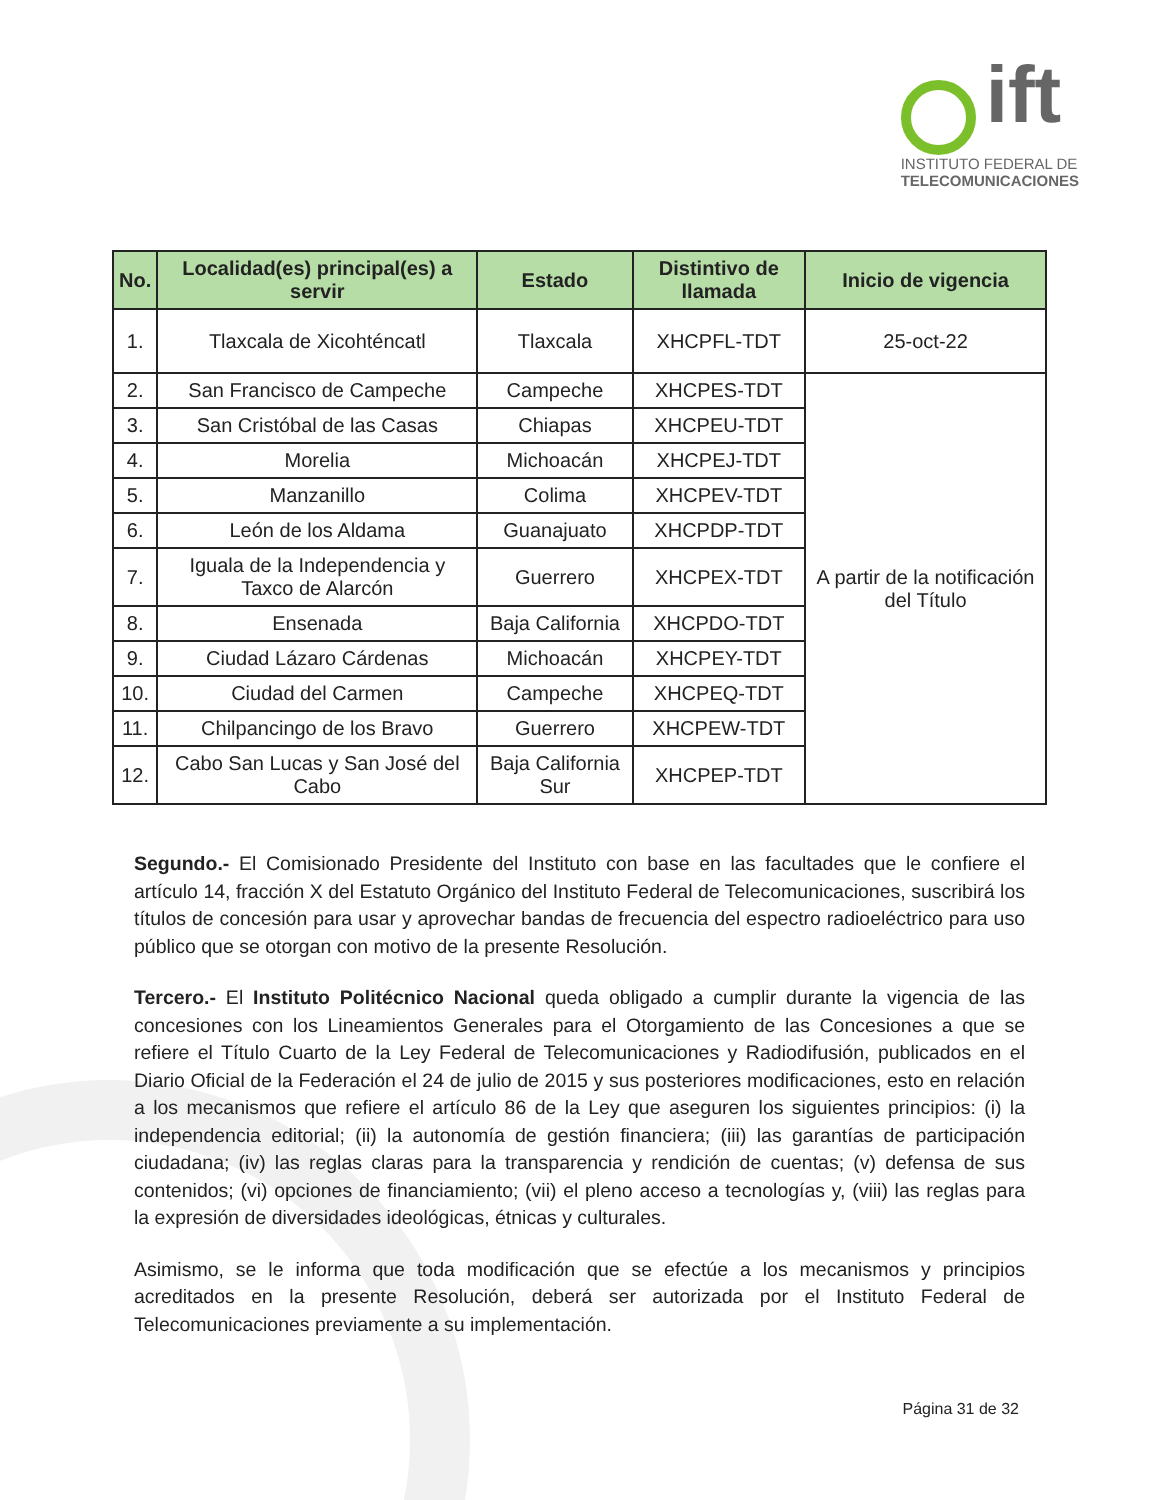ift
INSTITUTO FEDERAL DE
TELECOMUNICACIONES
| No. | Localidad(es) principal(es) a servir | Estado | Distintivo de llamada | Inicio de vigencia |
| --- | --- | --- | --- | --- |
| 1. | Tlaxcala de Xicohténcatl | Tlaxcala | XHCPFL-TDT | 25-oct-22 |
| 2. | San Francisco de Campeche | Campeche | XHCPES-TDT | A partir de la notificación del Título |
| 3. | San Cristóbal de las Casas | Chiapas | XHCPEU-TDT | |
| 4. | Morelia | Michoacán | XHCPEJ-TDT | |
| 5. | Manzanillo | Colima | XHCPEV-TDT | |
| 6. | León de los Aldama | Guanajuato | XHCPDP-TDT | |
| 7. | Iguala de la Independencia y Taxco de Alarcón | Guerrero | XHCPEX-TDT | |
| 8. | Ensenada | Baja California | XHCPDO-TDT | |
| 9. | Ciudad Lázaro Cárdenas | Michoacán | XHCPEY-TDT | |
| 10. | Ciudad del Carmen | Campeche | XHCPEQ-TDT | |
| 11. | Chilpancingo de los Bravo | Guerrero | XHCPEW-TDT | |
| 12. | Cabo San Lucas y San José del Cabo | Baja California Sur | XHCPEP-TDT | |
Segundo.- El Comisionado Presidente del Instituto con base en las facultades que le confiere el artículo 14, fracción X del Estatuto Orgánico del Instituto Federal de Telecomunicaciones, suscribirá los títulos de concesión para usar y aprovechar bandas de frecuencia del espectro radioeléctrico para uso público que se otorgan con motivo de la presente Resolución.
Tercero.- El Instituto Politécnico Nacional queda obligado a cumplir durante la vigencia de las concesiones con los Lineamientos Generales para el Otorgamiento de las Concesiones a que se refiere el Título Cuarto de la Ley Federal de Telecomunicaciones y Radiodifusión, publicados en el Diario Oficial de la Federación el 24 de julio de 2015 y sus posteriores modificaciones, esto en relación a los mecanismos que refiere el artículo 86 de la Ley que aseguren los siguientes principios: (i) la independencia editorial; (ii) la autonomía de gestión financiera; (iii) las garantías de participación ciudadana; (iv) las reglas claras para la transparencia y rendición de cuentas; (v) defensa de sus contenidos; (vi) opciones de financiamiento; (vii) el pleno acceso a tecnologías y, (viii) las reglas para la expresión de diversidades ideológicas, étnicas y culturales.
Asimismo, se le informa que toda modificación que se efectúe a los mecanismos y principios acreditados en la presente Resolución, deberá ser autorizada por el Instituto Federal de Telecomunicaciones previamente a su implementación.
Página 31 de 32